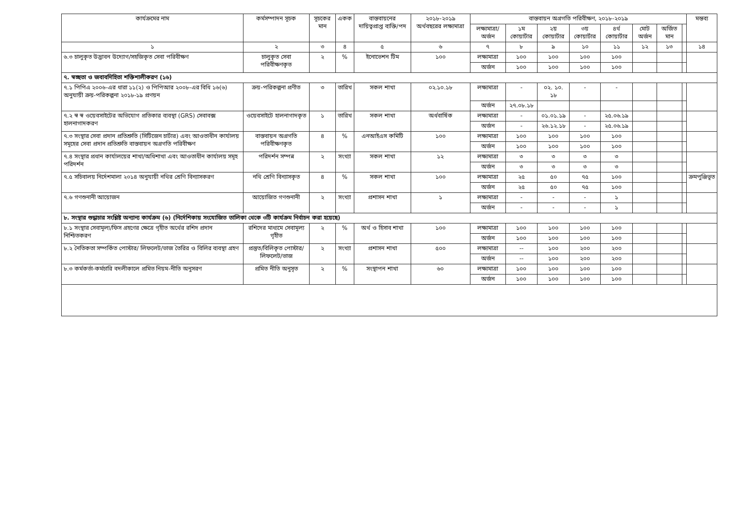| কার্যক্রমের নাম | কর্মসম্পাদন সূচক | সূচকের মান | একক | বাস্তবায়নের দায়িত্বপ্রাপ্ত ব্যক্তি/পদ | ২০১৮-২০১৯ অর্থবছরের লক্ষ্যমাত্রা | বাস্তবায়ন অগ্রগতি পরিবীক্ষণ, ২০১৮-২০১৯ | | | | | | | | মন্তব্য |
| --- | --- | --- | --- | --- | --- | --- | --- | --- | --- | --- | --- | --- | --- | --- |
| | | | | | | লক্ষ্যমাত্রা/ অর্জন | ১ম কোয়ার্টার | ২য় কোয়ার্টার | ৩য় কোয়ার্টার | ৪র্থ কোয়ার্টার | মোট অর্জন | অর্জিত মান | | |
| ১ | ২ | ৩ | ৪ | ৫ | ৬ | ৭ | ৮ | ৯ | ১০ | ১১ | ১২ | ১৩ | | ১৪ |
| ৬.৩ চালুকৃত উদ্ভাবন উদ্যোগ/সহজিকৃত সেবা পরিবীক্ষণ | চালুকৃত সেবা পরিবীক্ষণকৃত | ২ | % | ইনোভেশন টিম | ১০০ | লক্ষ্যমাত্রা | ১০০ | ১০০ | ১০০ | ১০০ | | | | |
| | | | | | | অর্জন | ১০০ | ১০০ | ১০০ | ১০০ | | | | |
| ৭. স্বচ্ছতা ও জবাবদিহিতা শক্তিশালীকরণ (১৬) | | | | | | | | | | | | | | |
| ৭.১ পিপিএ ২০০৬-এর ধারা ১১(২) ও পিপিআর ২০০৮-এর বিধি ১৬(৬) অনুযায়ী ক্রয়-পরিকল্পনা ২০১৮-১৯ প্রণয়ন | ক্রয়-পরিকল্পনা প্রণীত | ৩ | তারিখ | সকল শাখা | ০২.১০.১৮ | লক্ষ্যমাত্রা | - | ০২. ১০. ১৮ | - | - | | | | |
| | | | | | | অর্জন | ২৭.০৮.১৮ | | | | | | | |
| ৭.২ স্ব স্ব ওয়েবসাইটের অভিযোগ প্রতিকার ব্যবস্থা (GRS) সেবাবক্স হালনাগাদকরণ | ওয়েবসাইটে হালনাগাদকৃত | ১ | তারিখ | সকল শাখা | অর্ধবার্ষিক | লক্ষ্যমাত্রা | - | ০১.০১.১৯ | - | ২৫.০৬.১৯ | | | | |
| | | | | | | অর্জন | - | ২৬.১২.১৮ | - | ২৫.০৬.১৯ | | | | |
| ৭.৩ সংস্থার সেবা প্রদান প্রতিশ্রুতি (সিটিজেন চার্টার) এবং আওতাধীন কার্যালয় সমূহের সেবা প্রদান প্রতিশ্রুতি বাস্তবায়ন অগ্রগতি পরিবীক্ষণ | বাস্তবায়ন অগ্রগতি পরিবীক্ষণকৃত | ৪ | % | এনআইএস কমিটি | ১০০ | লক্ষ্যমাত্রা | ১০০ | ১০০ | ১০০ | ১০০ | | | | |
| | | | | | | অর্জন | ১০০ | ১০০ | ১০০ | ১০০ | | | | |
| ৭.৪ সংস্থার প্রধান কার্যালয়ের শাখা/অধিশাখা এবং আওতাধীন কার্যালয় সমূহ পরিদর্শন | পরিদর্শন সম্পন্ন | ২ | সংখ্যা | সকল শাখা | ১২ | লক্ষ্যমাত্রা | ৩ | ৩ | ৩ | ৩ | | | | |
| | | | | | | অর্জন | ৩ | ৩ | ৩ | ৩ | | | | |
| ৭.৫ সচিবালয় নির্দেশমালা ২০১৪ অনুযায়ী নথির শ্রেণি বিন্যাসকরণ | নথি শ্রেণি বিন্যাসকৃত | ৪ | % | সকল শাখা | ১০০ | লক্ষ্যমাত্রা | ২৫ | ৫০ | ৭৫ | ১০০ | | | | ক্রমপুঞ্জিভূত |
| | | | | | | অর্জন | ২৫ | ৫০ | ৭৫ | ১০০ | | | | |
| ৭.৬ গণশুনানী আয়োজন | আয়োজিত গণশুনানী | ২ | সংখ্যা | প্রশাসন শাখা | ১ | লক্ষ্যমাত্রা | - | - | - | ১ | | | | |
| | | | | | | অর্জন | - | - | - | ১ | | | | |
| ৮. সংস্থার শুদ্ধাচার সংশ্লিষ্ট অন্যান্য কার্যক্রম (৬) (নির্দেশিকায় সংযোজিত তালিকা থেকে ৩টি কার্যক্রম নির্বাচন করা হয়েছে) | | | | | | | | | | | | | | |
| ৮.১ সংস্থার সেবামূল্য/ফিস গ্রহণের ক্ষেত্রে গৃহীত অর্থের রশিদ প্রদান নিশ্চিতকরণ | রশিদের মাধ্যমে সেবামূল্য গৃহীত | ২ | % | অর্থ ও হিসাব শাখা | ১০০ | লক্ষ্যমাত্রা | ১০০ | ১০০ | ১০০ | ১০০ | | | | |
| | | | | | | অর্জন | ১০০ | ১০০ | ১০০ | ১০০ | | | | |
| ৮.২ নৈতিকতা সম্পর্কিত পোস্টার/ লিফলেট/ভাজ তৈরির ও বিলির ব্যবস্থা গ্রহণ | প্রস্তুত/বিলিকৃত পোস্টার/ লিফলেট/ভাজ | ২ | সংখ্যা | প্রশাসন শাখা | ৫০০ | লক্ষ্যমাত্রা | -- | ১০০ | ২০০ | ২০০ | | | | |
| | | | | | | অর্জন | -- | ১০০ | ২০০ | ২০০ | | | | |
| ৮.৩ কর্মকর্তা-কর্মচারি বদলীকালে প্রমিত নিয়ম-নীতি অনুসরণ | প্রমিত নীতি অনুসৃত | ২ | % | সংস্থাপন শাখা | ৬০ | লক্ষ্যমাত্রা | ১০০ | ১০০ | ১০০ | ১০০ | | | | |
| | | | | | | অর্জন | ১০০ | ১০০ | ১০০ | ১০০ | | | | |